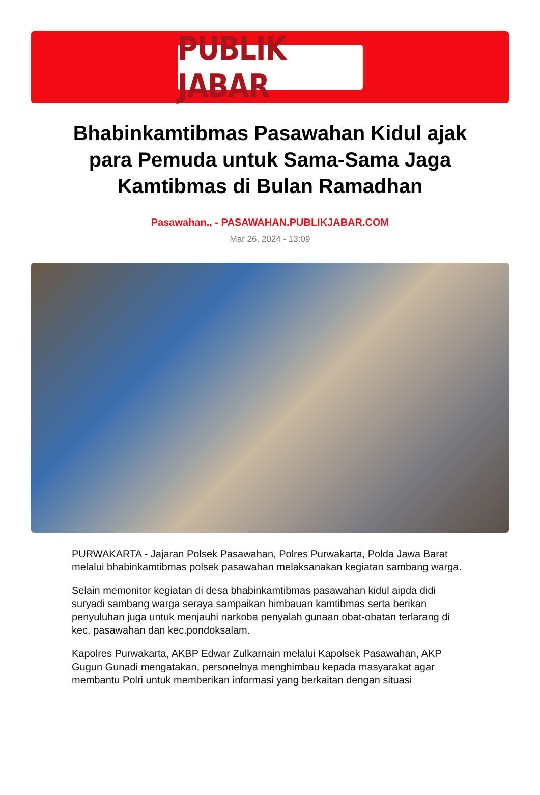PUBLIK JABAR
Bhabinkamtibmas Pasawahan Kidul ajak para Pemuda untuk Sama-Sama Jaga Kamtibmas di Bulan Ramadhan
Pasawahan., - PASAWAHAN.PUBLIKJABAR.COM
Mar 26, 2024 - 13:09
PURWAKARTA - Jajaran Polsek Pasawahan, Polres Purwakarta, Polda Jawa Barat melalui bhabinkamtibmas polsek pasawahan melaksanakan kegiatan sambang warga.
Selain memonitor kegiatan di desa bhabinkamtibmas pasawahan kidul aipda didi suryadi sambang warga seraya sampaikan himbauan kamtibmas serta berikan penyuluhan juga untuk menjauhi narkoba penyalah gunaan obat-obatan terlarang di kec. pasawahan dan kec.pondoksalam.
Kapolres Purwakarta, AKBP Edwar Zulkarnain melalui Kapolsek Pasawahan, AKP Gugun Gunadi mengatakan, personelnya menghimbau kepada masyarakat agar membantu Polri untuk memberikan informasi yang berkaitan dengan situasi